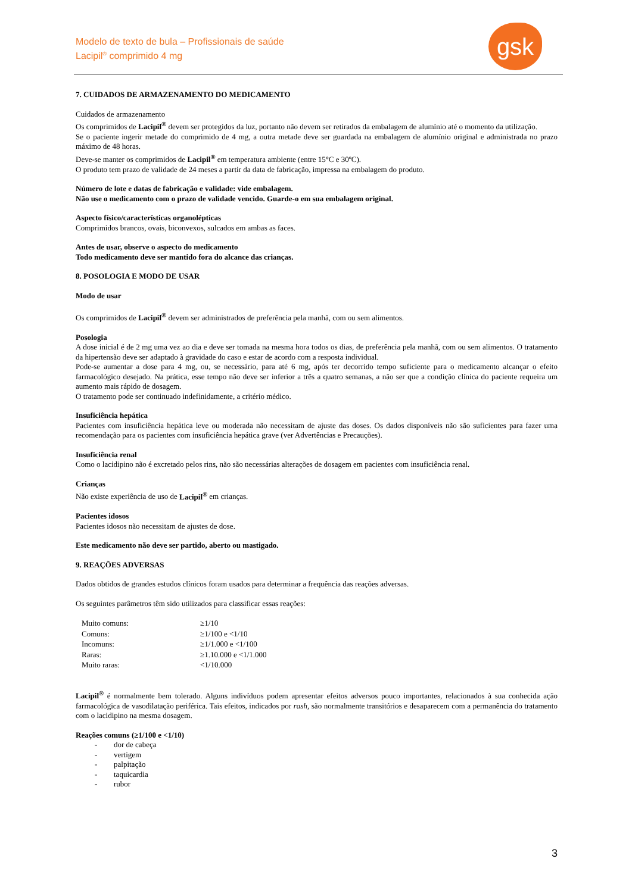Modelo de texto de bula – Profissionais de saúde
Lacipil<sup>®</sup> comprimido 4 mg
gsk
7. CUIDADOS DE ARMAZENAMENTO DO MEDICAMENTO
Cuidados de armazenamento
Os comprimidos de Lacipil<sup>®</sup> devem ser protegidos da luz, portanto não devem ser retirados da embalagem de alumínio até o momento da utilização.
Se o paciente ingerir metade do comprimido de 4 mg, a outra metade deve ser guardada na embalagem de alumínio original e administrada no prazo máximo de 48 horas.
Deve-se manter os comprimidos de Lacipil<sup>®</sup> em temperatura ambiente (entre 15°C e 30ºC).
O produto tem prazo de validade de 24 meses a partir da data de fabricação, impressa na embalagem do produto.
Número de lote e datas de fabricação e validade: vide embalagem.
Não use o medicamento com o prazo de validade vencido. Guarde-o em sua embalagem original.
Aspecto físico/características organolépticas
Comprimidos brancos, ovais, biconvexos, sulcados em ambas as faces.
Antes de usar, observe o aspecto do medicamento
Todo medicamento deve ser mantido fora do alcance das crianças.
8. POSOLOGIA E MODO DE USAR
Modo de usar
Os comprimidos de Lacipil<sup>®</sup> devem ser administrados de preferência pela manhã, com ou sem alimentos.
Posologia
A dose inicial é de 2 mg uma vez ao dia e deve ser tomada na mesma hora todos os dias, de preferência pela manhã, com ou sem alimentos. O tratamento da hipertensão deve ser adaptado à gravidade do caso e estar de acordo com a resposta individual.
Pode-se aumentar a dose para 4 mg, ou, se necessário, para até 6 mg, após ter decorrido tempo suficiente para o medicamento alcançar o efeito farmacológico desejado. Na prática, esse tempo não deve ser inferior a três a quatro semanas, a não ser que a condição clínica do paciente requeira um aumento mais rápido de dosagem.
O tratamento pode ser continuado indefinidamente, a critério médico.
Insuficiência hepática
Pacientes com insuficiência hepática leve ou moderada não necessitam de ajuste das doses. Os dados disponíveis não são suficientes para fazer uma recomendação para os pacientes com insuficiência hepática grave (ver Advertências e Precauções).
Insuficiência renal
Como o lacidipino não é excretado pelos rins, não são necessárias alterações de dosagem em pacientes com insuficiência renal.
Crianças
Não existe experiência de uso de Lacipil<sup>®</sup> em crianças.
Pacientes idosos
Pacientes idosos não necessitam de ajustes de dose.
Este medicamento não deve ser partido, aberto ou mastigado.
9. REAÇÕES ADVERSAS
Dados obtidos de grandes estudos clínicos foram usados para determinar a frequência das reações adversas.
Os seguintes parâmetros têm sido utilizados para classificar essas reações:
| Muito comuns: | ≥1/10 |
| Comuns: | ≥1/100 e <1/10 |
| Incomuns: | ≥1/1.000 e <1/100 |
| Raras: | ≥1.10.000 e <1/1.000 |
| Muito raras: | <1/10.000 |
Lacipil<sup>®</sup> é normalmente bem tolerado. Alguns indivíduos podem apresentar efeitos adversos pouco importantes, relacionados à sua conhecida ação farmacológica de vasodilatação periférica. Tais efeitos, indicados por rash, são normalmente transitórios e desaparecem com a permanência do tratamento com o lacidipino na mesma dosagem.
Reações comuns (≥1/100 e <1/10)
- dor de cabeça
- vertigem
- palpitação
- taquicardia
- rubor
3